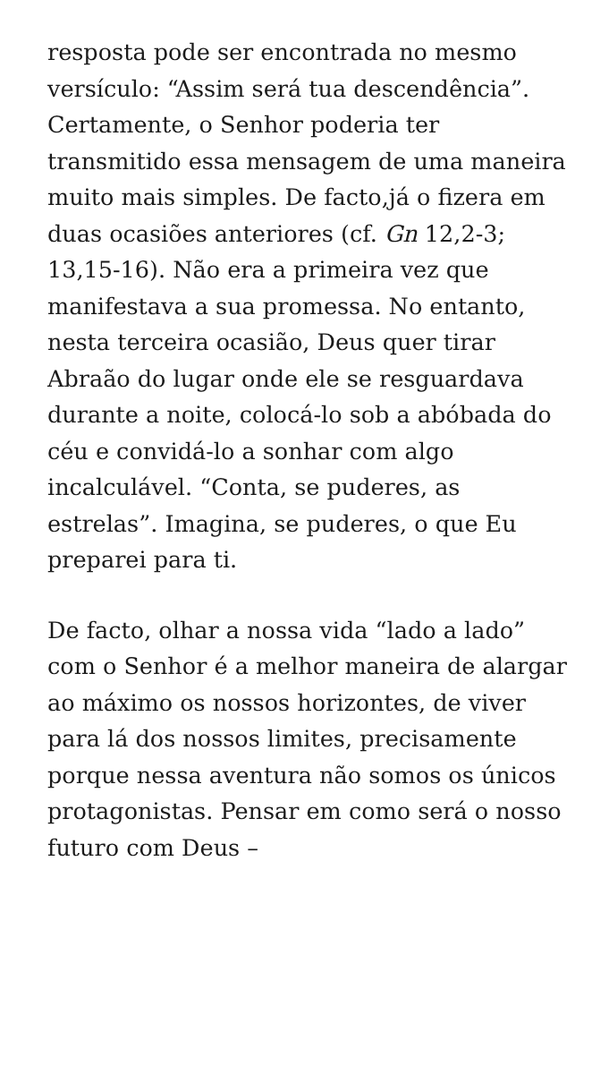resposta pode ser encontrada no mesmo versículo: “Assim será tua descendência”. Certamente, o Senhor poderia ter transmitido essa mensagem de uma maneira muito mais simples. De facto,já o fizera em duas ocasiões anteriores (cf. Gn 12,2-3; 13,15-16). Não era a primeira vez que manifestava a sua promessa. No entanto, nesta terceira ocasião, Deus quer tirar Abraão do lugar onde ele se resguardava durante a noite, colocá-lo sob a abóbada do céu e convidá-lo a sonhar com algo incalculável. “Conta, se puderes, as estrelas”. Imagina, se puderes, o que Eu preparei para ti.
De facto, olhar a nossa vida “lado a lado” com o Senhor é a melhor maneira de alargar ao máximo os nossos horizontes, de viver para lá dos nossos limites, precisamente porque nessa aventura não somos os únicos protagonistas. Pensar em como será o nosso futuro com Deus –